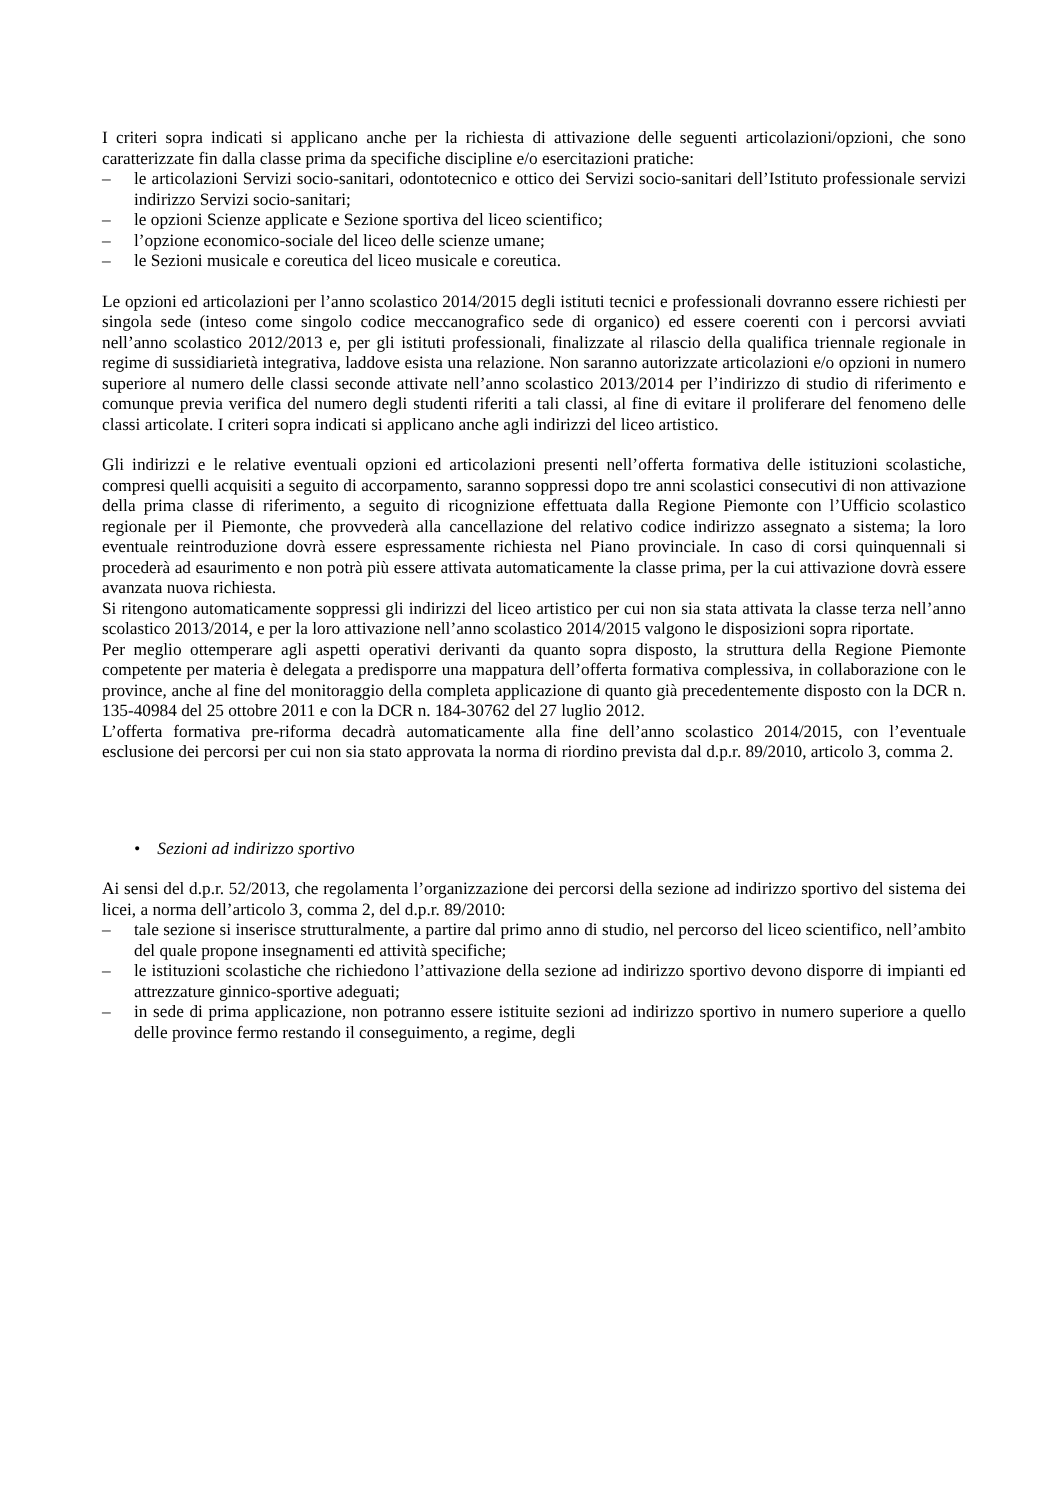I criteri sopra indicati si applicano anche per la richiesta di attivazione delle seguenti articolazioni/opzioni, che sono caratterizzate fin dalla classe prima da specifiche discipline e/o esercitazioni pratiche:
– le articolazioni Servizi socio-sanitari, odontotecnico e ottico dei Servizi socio-sanitari dell’Istituto professionale servizi indirizzo Servizi socio-sanitari;
– le opzioni Scienze applicate e Sezione sportiva del liceo scientifico;
– l’opzione economico-sociale del liceo delle scienze umane;
– le Sezioni musicale e coreutica del liceo musicale e coreutica.
Le opzioni ed articolazioni per l’anno scolastico 2014/2015 degli istituti tecnici e professionali dovranno essere richiesti per singola sede (inteso come singolo codice meccanografico sede di organico) ed essere coerenti con i percorsi avviati nell’anno scolastico 2012/2013 e, per gli istituti professionali, finalizzate al rilascio della qualifica triennale regionale in regime di sussidiarietà integrativa, laddove esista una relazione. Non saranno autorizzate articolazioni e/o opzioni in numero superiore al numero delle classi seconde attivate nell’anno scolastico 2013/2014 per l’indirizzo di studio di riferimento e comunque previa verifica del numero degli studenti riferiti a tali classi, al fine di evitare il proliferare del fenomeno delle classi articolate. I criteri sopra indicati si applicano anche agli indirizzi del liceo artistico.
Gli indirizzi e le relative eventuali opzioni ed articolazioni presenti nell’offerta formativa delle istituzioni scolastiche, compresi quelli acquisiti a seguito di accorpamento, saranno soppressi dopo tre anni scolastici consecutivi di non attivazione della prima classe di riferimento, a seguito di ricognizione effettuata dalla Regione Piemonte con l’Ufficio scolastico regionale per il Piemonte, che provvederà alla cancellazione del relativo codice indirizzo assegnato a sistema; la loro eventuale reintroduzione dovrà essere espressamente richiesta nel Piano provinciale. In caso di corsi quinquennali si procederà ad esaurimento e non potrà più essere attivata automaticamente la classe prima, per la cui attivazione dovrà essere avanzata nuova richiesta.
Si ritengono automaticamente soppressi gli indirizzi del liceo artistico per cui non sia stata attivata la classe terza nell’anno scolastico 2013/2014, e per la loro attivazione nell’anno scolastico 2014/2015 valgono le disposizioni sopra riportate.
Per meglio ottemperare agli aspetti operativi derivanti da quanto sopra disposto, la struttura della Regione Piemonte competente per materia è delegata a predisporre una mappatura dell’offerta formativa complessiva, in collaborazione con le province, anche al fine del monitoraggio della completa applicazione di quanto già precedentemente disposto con la DCR n. 135-40984 del 25 ottobre 2011 e con la DCR n. 184-30762 del 27 luglio 2012.
L’offerta formativa pre-riforma decadrà automaticamente alla fine dell’anno scolastico 2014/2015, con l’eventuale esclusione dei percorsi per cui non sia stato approvata la norma di riordino prevista dal d.p.r. 89/2010, articolo 3, comma 2.
• Sezioni ad indirizzo sportivo
Ai sensi del d.p.r. 52/2013, che regolamenta l’organizzazione dei percorsi della sezione ad indirizzo sportivo del sistema dei licei, a norma dell’articolo 3, comma 2, del d.p.r. 89/2010:
– tale sezione si inserisce strutturalmente, a partire dal primo anno di studio, nel percorso del liceo scientifico, nell’ambito del quale propone insegnamenti ed attività specifiche;
– le istituzioni scolastiche che richiedono l’attivazione della sezione ad indirizzo sportivo devono disporre di impianti ed attrezzature ginnico-sportive adeguati;
– in sede di prima applicazione, non potranno essere istituite sezioni ad indirizzo sportivo in numero superiore a quello delle province fermo restando il conseguimento, a regime, degli